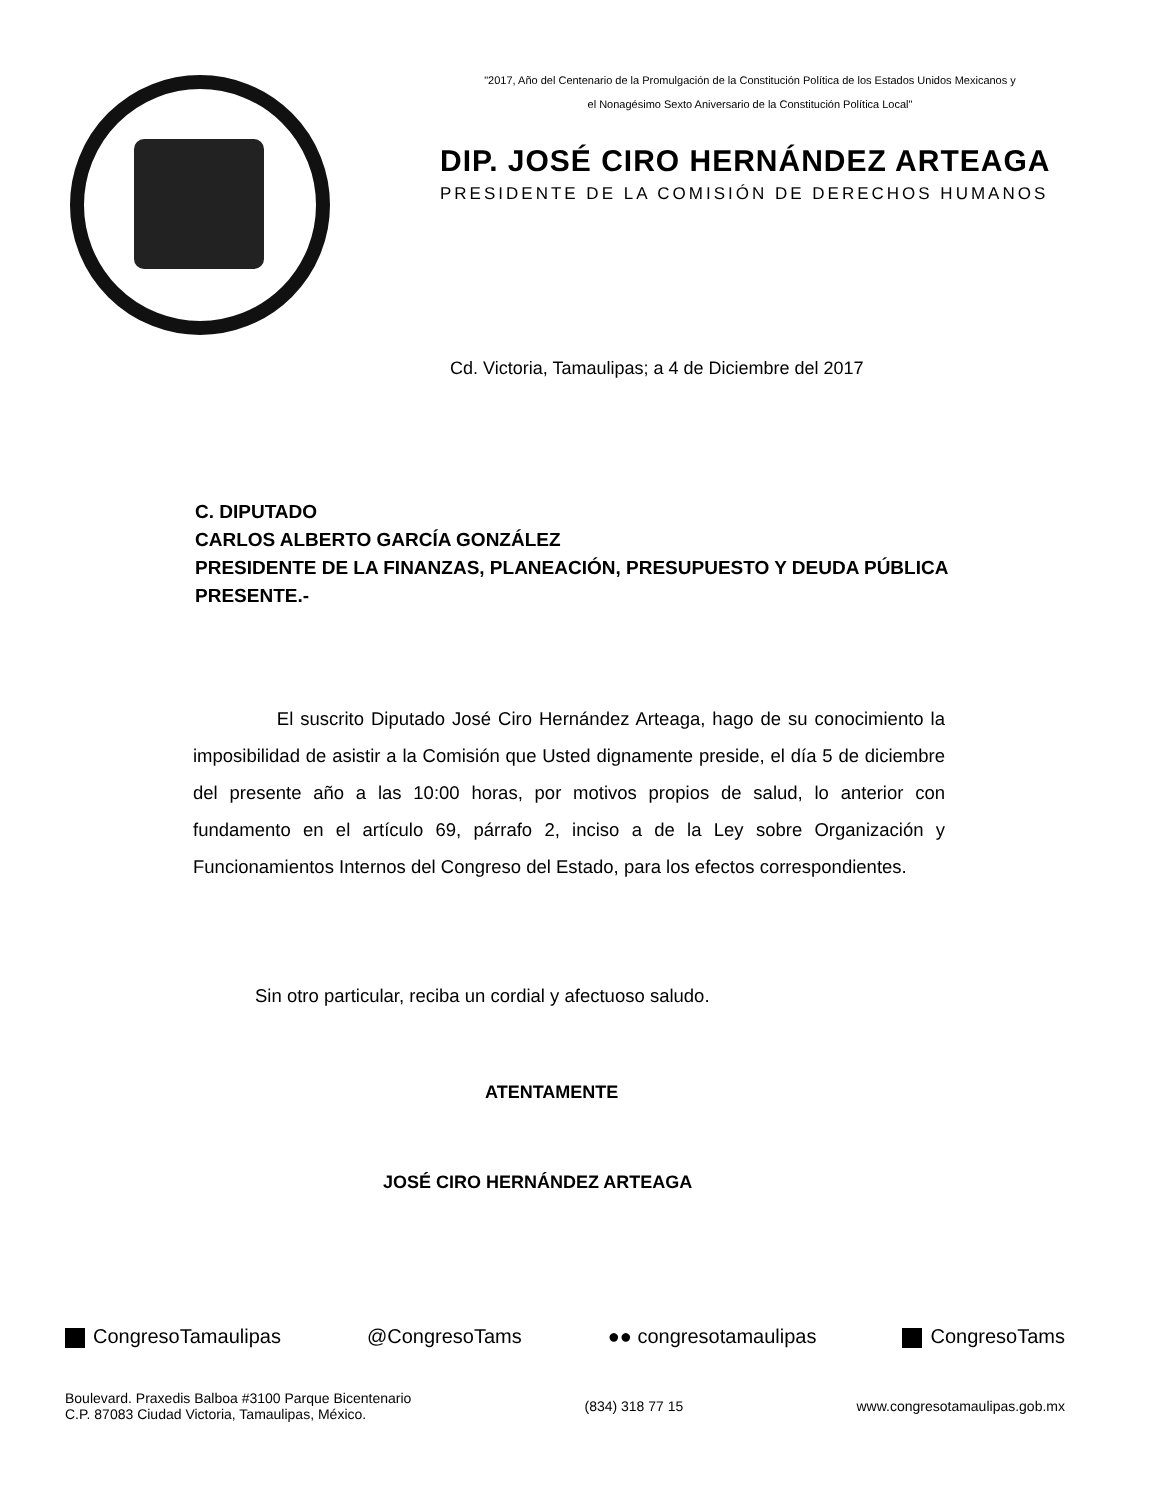"2017, Año del Centenario de la Promulgación de la Constitución Política de los Estados Unidos Mexicanos y
el Nonagésimo Sexto Aniversario de la Constitución Política Local"
DIP. JOSÉ CIRO HERNÁNDEZ ARTEAGA
PRESIDENTE DE LA COMISIÓN DE DERECHOS HUMANOS
Cd. Victoria, Tamaulipas; a 4 de Diciembre del 2017
C. DIPUTADO
CARLOS ALBERTO GARCÍA GONZÁLEZ
PRESIDENTE DE LA FINANZAS, PLANEACIÓN, PRESUPUESTO Y DEUDA PÚBLICA
PRESENTE.-
El suscrito Diputado José Ciro Hernández Arteaga, hago de su conocimiento la imposibilidad de asistir a la Comisión que Usted dignamente preside, el día 5 de diciembre del presente año a las 10:00 horas, por motivos propios de salud, lo anterior con fundamento en el artículo 69, párrafo 2, inciso a de la Ley sobre Organización y Funcionamientos Internos del Congreso del Estado, para los efectos correspondientes.
Sin otro particular, reciba un cordial y afectuoso saludo.
ATENTAMENTE
JOSÉ CIRO HERNÁNDEZ ARTEAGA
CongresoTamaulipas @CongresoTams ●● congresotamaulipas CongresoTams
Boulevard. Praxedis Balboa #3100 Parque Bicentenario
C.P. 87083 Ciudad Victoria, Tamaulipas, México. (834) 318 77 15 www.congresotamaulipas.gob.mx